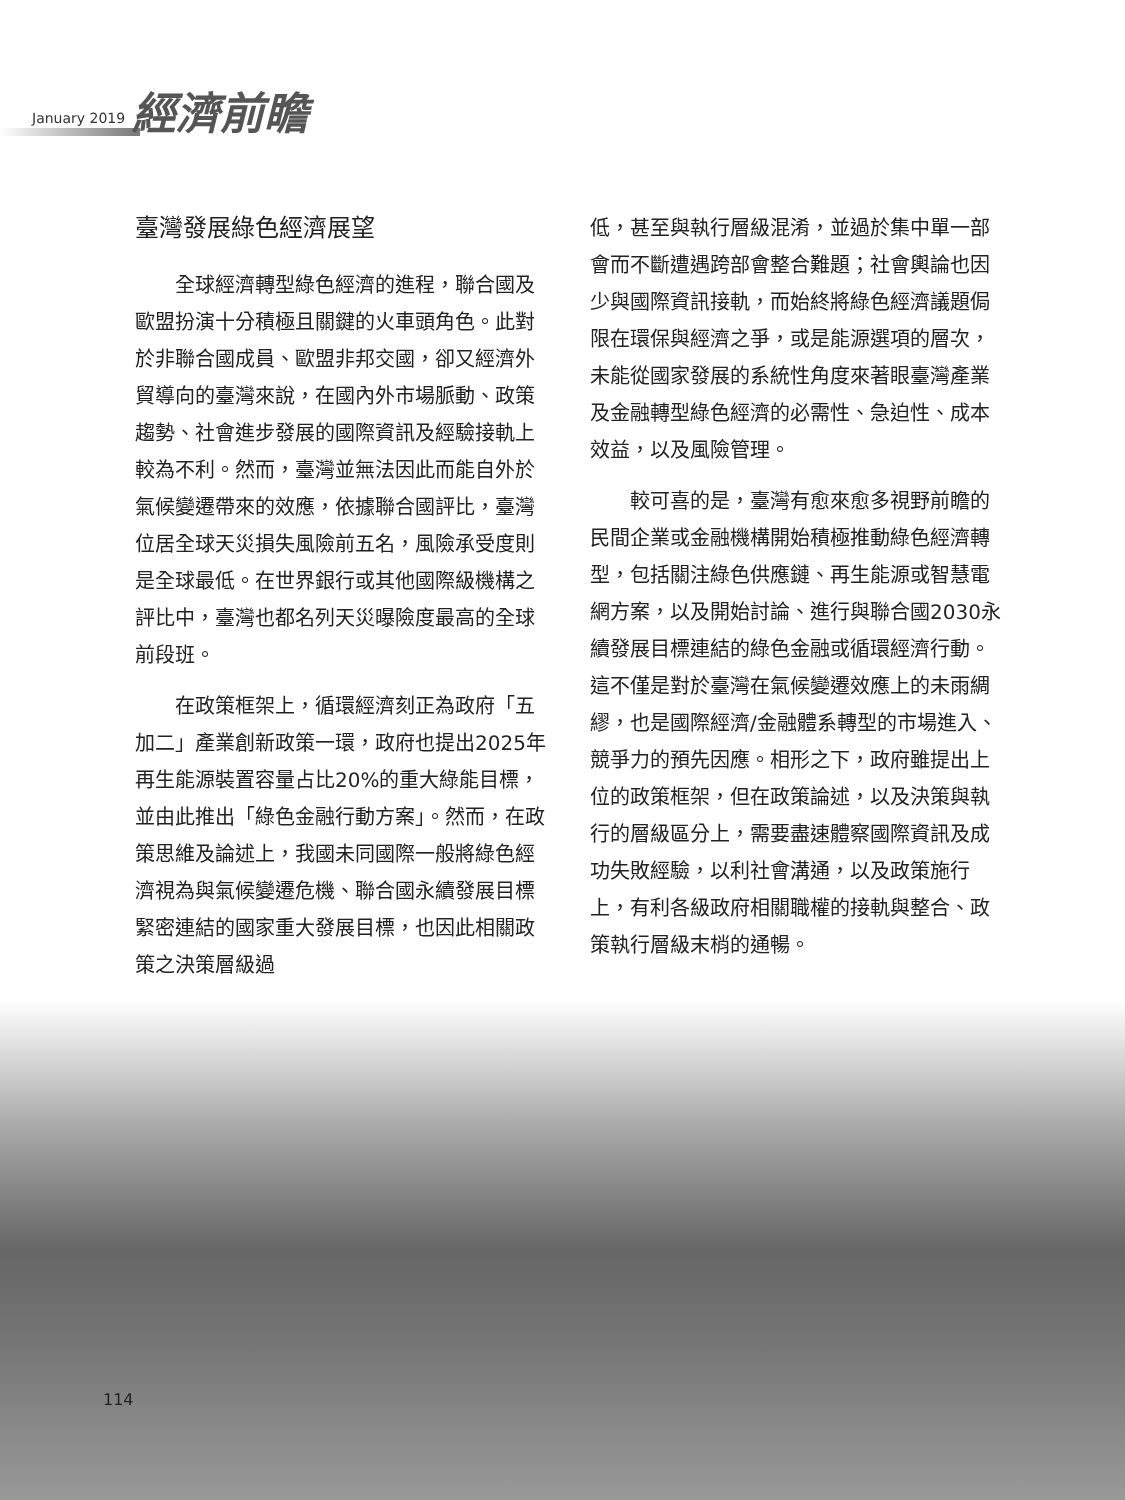January 2019 經濟前瞻
臺灣發展綠色經濟展望
全球經濟轉型綠色經濟的進程，聯合國及歐盟扮演十分積極且關鍵的火車頭角色。此對於非聯合國成員、歐盟非邦交國，卻又經濟外貿導向的臺灣來說，在國內外市場脈動、政策趨勢、社會進步發展的國際資訊及經驗接軌上較為不利。然而，臺灣並無法因此而能自外於氣候變遷帶來的效應，依據聯合國評比，臺灣位居全球天災損失風險前五名，風險承受度則是全球最低。在世界銀行或其他國際級機構之評比中，臺灣也都名列天災曝險度最高的全球前段班。
在政策框架上，循環經濟刻正為政府「五加二」產業創新政策一環，政府也提出2025年再生能源裝置容量占比20%的重大綠能目標，並由此推出「綠色金融行動方案」。然而，在政策思維及論述上，我國未同國際一般將綠色經濟視為與氣候變遷危機、聯合國永續發展目標緊密連結的國家重大發展目標，也因此相關政策之決策層級過
低，甚至與執行層級混淆，並過於集中單一部會而不斷遭遇跨部會整合難題；社會輿論也因少與國際資訊接軌，而始終將綠色經濟議題侷限在環保與經濟之爭，或是能源選項的層次，未能從國家發展的系統性角度來著眼臺灣產業及金融轉型綠色經濟的必需性、急迫性、成本效益，以及風險管理。
較可喜的是，臺灣有愈來愈多視野前瞻的民間企業或金融機構開始積極推動綠色經濟轉型，包括關注綠色供應鏈、再生能源或智慧電網方案，以及開始討論、進行與聯合國2030永續發展目標連結的綠色金融或循環經濟行動。這不僅是對於臺灣在氣候變遷效應上的未雨綢繆，也是國際經濟/金融體系轉型的市場進入、競爭力的預先因應。相形之下，政府雖提出上位的政策框架，但在政策論述，以及決策與執行的層級區分上，需要盡速體察國際資訊及成功失敗經驗，以利社會溝通，以及政策施行上，有利各級政府相關職權的接軌與整合、政策執行層級末梢的通暢。
114